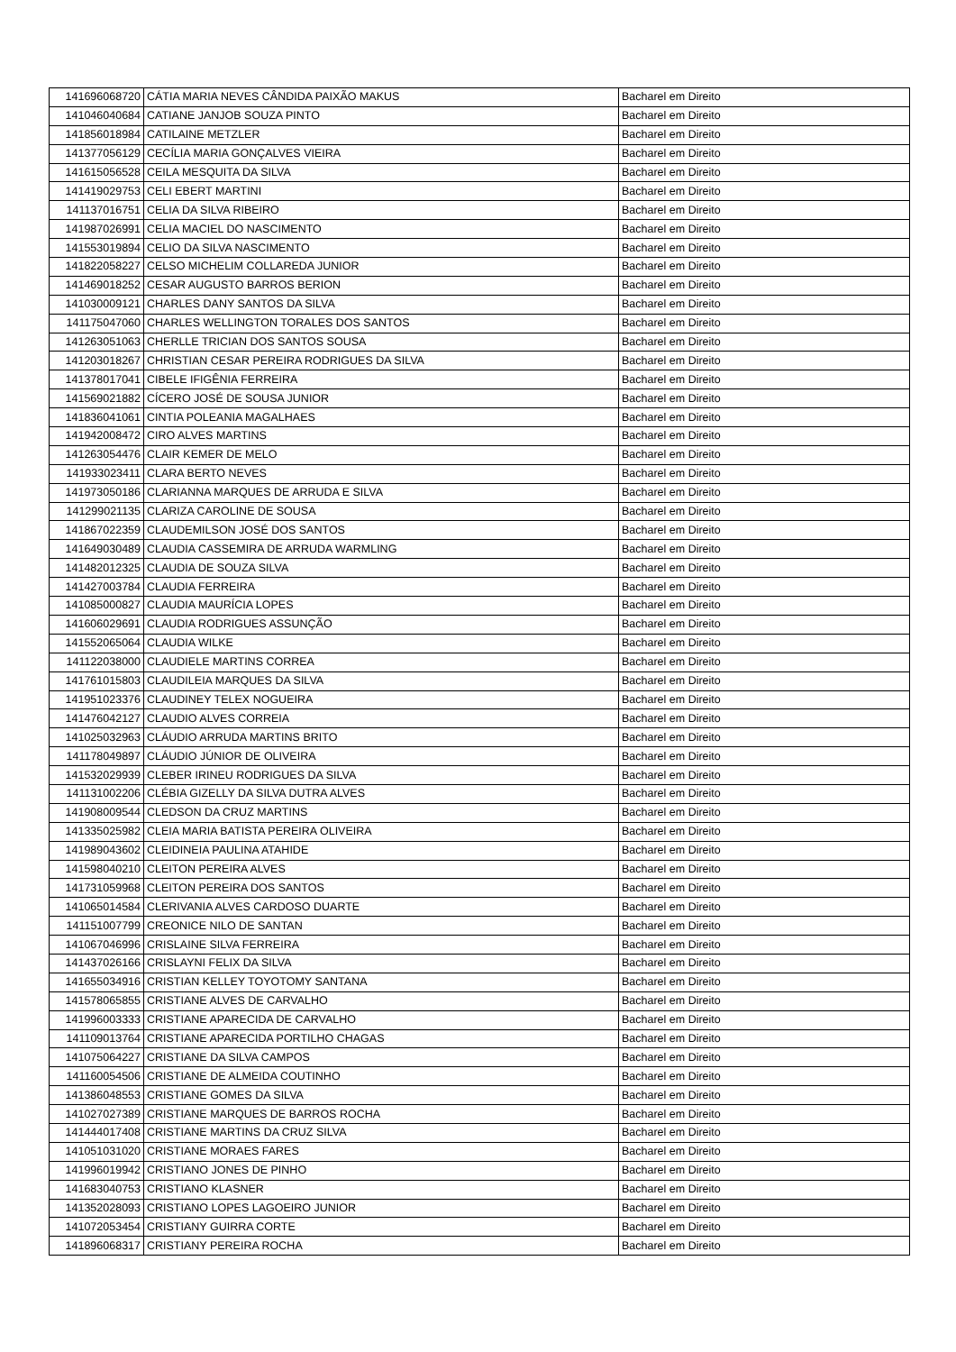| 141696068720 | CÁTIA MARIA NEVES CÂNDIDA PAIXÃO MAKUS | Bacharel em Direito |
| 141046040684 | CATIANE JANJOB SOUZA PINTO | Bacharel em Direito |
| 141856018984 | CATILAINE METZLER | Bacharel em Direito |
| 141377056129 | CECÍLIA MARIA GONÇALVES VIEIRA | Bacharel em Direito |
| 141615056528 | CEILA MESQUITA DA SILVA | Bacharel em Direito |
| 141419029753 | CELI EBERT MARTINI | Bacharel em Direito |
| 141137016751 | CELIA DA SILVA RIBEIRO | Bacharel em Direito |
| 141987026991 | CELIA MACIEL DO NASCIMENTO | Bacharel em Direito |
| 141553019894 | CELIO DA SILVA NASCIMENTO | Bacharel em Direito |
| 141822058227 | CELSO MICHELIM COLLAREDA JUNIOR | Bacharel em Direito |
| 141469018252 | CESAR AUGUSTO BARROS BERION | Bacharel em Direito |
| 141030009121 | CHARLES DANY SANTOS DA SILVA | Bacharel em Direito |
| 141175047060 | CHARLES WELLINGTON TORALES DOS SANTOS | Bacharel em Direito |
| 141263051063 | CHERLLE TRICIAN DOS SANTOS SOUSA | Bacharel em Direito |
| 141203018267 | CHRISTIAN CESAR PEREIRA RODRIGUES DA SILVA | Bacharel em Direito |
| 141378017041 | CIBELE IFIGÊNIA FERREIRA | Bacharel em Direito |
| 141569021882 | CÍCERO JOSÉ DE SOUSA JUNIOR | Bacharel em Direito |
| 141836041061 | CINTIA POLEANIA MAGALHAES | Bacharel em Direito |
| 141942008472 | CIRO ALVES MARTINS | Bacharel em Direito |
| 141263054476 | CLAIR KEMER DE MELO | Bacharel em Direito |
| 141933023411 | CLARA BERTO NEVES | Bacharel em Direito |
| 141973050186 | CLARIANNA MARQUES DE ARRUDA E SILVA | Bacharel em Direito |
| 141299021135 | CLARIZA CAROLINE DE SOUSA | Bacharel em Direito |
| 141867022359 | CLAUDEMILSON JOSÉ DOS SANTOS | Bacharel em Direito |
| 141649030489 | CLAUDIA CASSEMIRA DE ARRUDA WARMLING | Bacharel em Direito |
| 141482012325 | CLAUDIA DE SOUZA SILVA | Bacharel em Direito |
| 141427003784 | CLAUDIA FERREIRA | Bacharel em Direito |
| 141085000827 | CLAUDIA MAURÍCIA LOPES | Bacharel em Direito |
| 141606029691 | CLAUDIA RODRIGUES ASSUNÇÃO | Bacharel em Direito |
| 141552065064 | CLAUDIA WILKE | Bacharel em Direito |
| 141122038000 | CLAUDIELE MARTINS CORREA | Bacharel em Direito |
| 141761015803 | CLAUDILEIA MARQUES DA SILVA | Bacharel em Direito |
| 141951023376 | CLAUDINEY TELEX NOGUEIRA | Bacharel em Direito |
| 141476042127 | CLAUDIO ALVES CORREIA | Bacharel em Direito |
| 141025032963 | CLÁUDIO ARRUDA MARTINS BRITO | Bacharel em Direito |
| 141178049897 | CLÁUDIO JÚNIOR DE OLIVEIRA | Bacharel em Direito |
| 141532029939 | CLEBER IRINEU RODRIGUES DA SILVA | Bacharel em Direito |
| 141131002206 | CLÉBIA GIZELLY DA SILVA DUTRA ALVES | Bacharel em Direito |
| 141908009544 | CLEDSON DA CRUZ MARTINS | Bacharel em Direito |
| 141335025982 | CLEIA MARIA BATISTA PEREIRA OLIVEIRA | Bacharel em Direito |
| 141989043602 | CLEIDINEIA PAULINA ATAHIDE | Bacharel em Direito |
| 141598040210 | CLEITON PEREIRA ALVES | Bacharel em Direito |
| 141731059968 | CLEITON PEREIRA DOS SANTOS | Bacharel em Direito |
| 141065014584 | CLERIVANIA ALVES CARDOSO DUARTE | Bacharel em Direito |
| 141151007799 | CREONICE NILO DE SANTAN | Bacharel em Direito |
| 141067046996 | CRISLAINE SILVA FERREIRA | Bacharel em Direito |
| 141437026166 | CRISLAYNI FELIX DA SILVA | Bacharel em Direito |
| 141655034916 | CRISTIAN KELLEY TOYOTOMY SANTANA | Bacharel em Direito |
| 141578065855 | CRISTIANE ALVES DE CARVALHO | Bacharel em Direito |
| 141996003333 | CRISTIANE APARECIDA DE CARVALHO | Bacharel em Direito |
| 141109013764 | CRISTIANE APARECIDA PORTILHO CHAGAS | Bacharel em Direito |
| 141075064227 | CRISTIANE DA SILVA CAMPOS | Bacharel em Direito |
| 141160054506 | CRISTIANE DE ALMEIDA COUTINHO | Bacharel em Direito |
| 141386048553 | CRISTIANE GOMES DA SILVA | Bacharel em Direito |
| 141027027389 | CRISTIANE MARQUES DE BARROS ROCHA | Bacharel em Direito |
| 141444017408 | CRISTIANE MARTINS DA CRUZ SILVA | Bacharel em Direito |
| 141051031020 | CRISTIANE MORAES FARES | Bacharel em Direito |
| 141996019942 | CRISTIANO JONES DE PINHO | Bacharel em Direito |
| 141683040753 | CRISTIANO KLASNER | Bacharel em Direito |
| 141352028093 | CRISTIANO LOPES LAGOEIRO JUNIOR | Bacharel em Direito |
| 141072053454 | CRISTIANY GUIRRA CORTE | Bacharel em Direito |
| 141896068317 | CRISTIANY PEREIRA ROCHA | Bacharel em Direito |